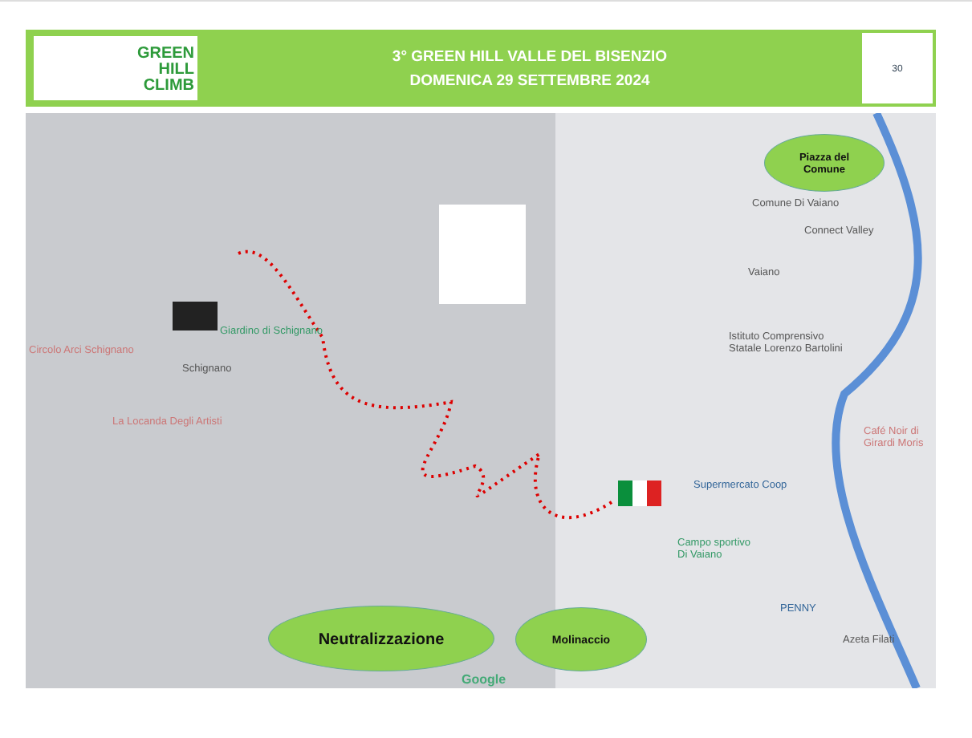GREEN
HILL
CLIMB
3° GREEN HILL VALLE DEL BISENZIO
DOMENICA 29 SETTEMBRE 2024
30
Circolo Arci Schignano
Giardino di Schignano
Schignano
La Locanda Degli Artisti
Comune Di Vaiano
Connect Valley
Vaiano
Istituto Comprensivo
Statale Lorenzo Bartolini
Café Noir di
Girardi Moris
Supermercato Coop
Campo sportivo
Di Vaiano
PENNY
Azeta Filati
Google
Piazza del
Comune
Neutralizzazione Molinaccio